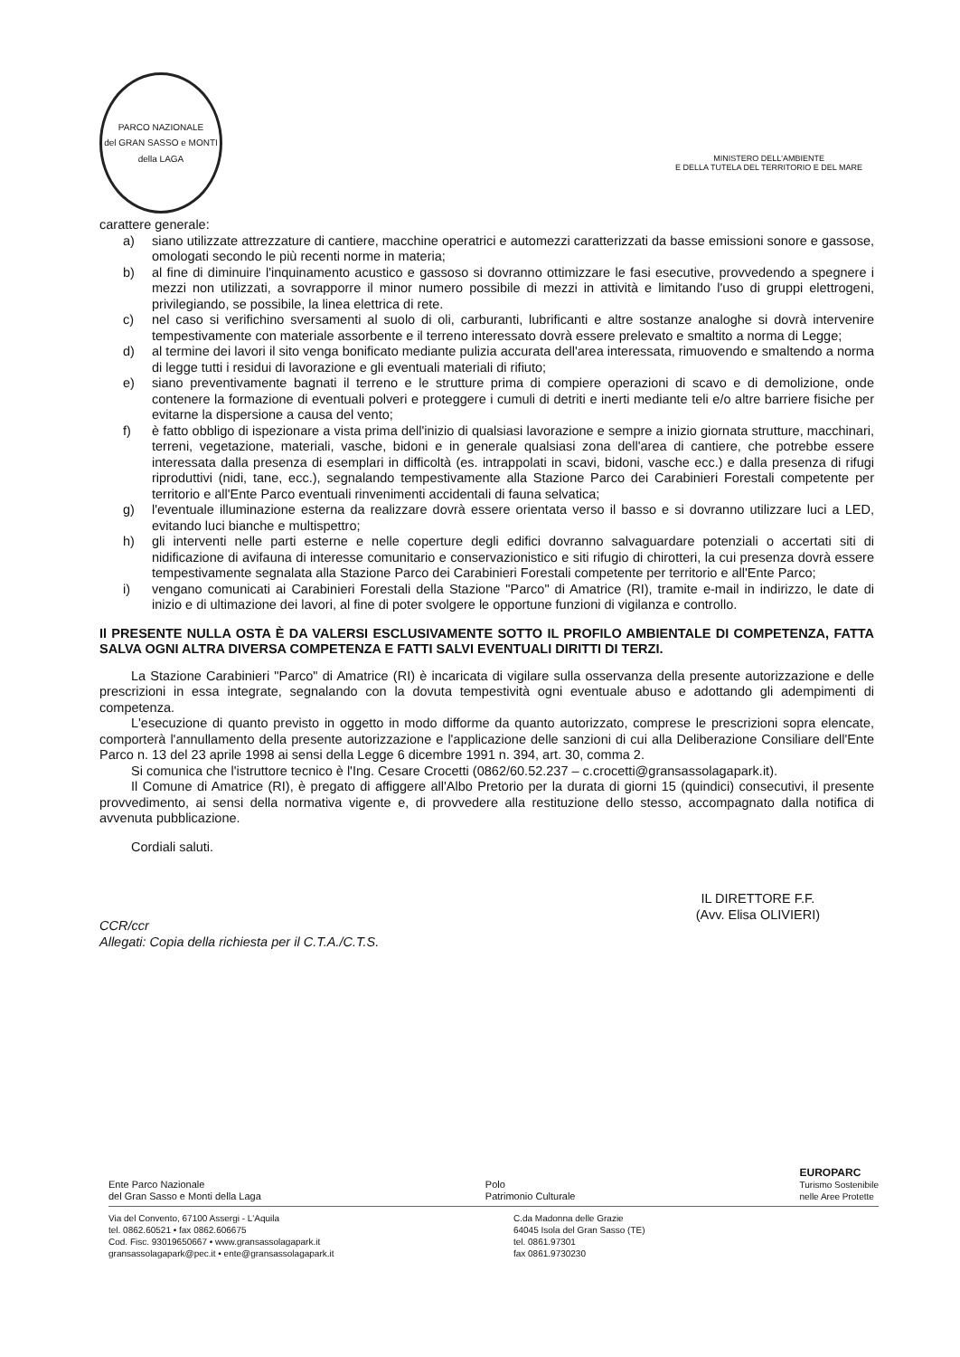PARCO NAZIONALE
del GRAN SASSO e MONTI della LAGA
MINISTERO DELL'AMBIENTE
E DELLA TUTELA DEL TERRITORIO E DEL MARE
carattere generale:
a) siano utilizzate attrezzature di cantiere, macchine operatrici e automezzi caratterizzati da basse emissioni sonore e gassose, omologati secondo le più recenti norme in materia;
b) al fine di diminuire l'inquinamento acustico e gassoso si dovranno ottimizzare le fasi esecutive, provvedendo a spegnere i mezzi non utilizzati, a sovrapporre il minor numero possibile di mezzi in attività e limitando l'uso di gruppi elettrogeni, privilegiando, se possibile, la linea elettrica di rete.
c) nel caso si verifichino sversamenti al suolo di oli, carburanti, lubrificanti e altre sostanze analoghe si dovrà intervenire tempestivamente con materiale assorbente e il terreno interessato dovrà essere prelevato e smaltito a norma di Legge;
d) al termine dei lavori il sito venga bonificato mediante pulizia accurata dell'area interessata, rimuovendo e smaltendo a norma di legge tutti i residui di lavorazione e gli eventuali materiali di rifiuto;
e) siano preventivamente bagnati il terreno e le strutture prima di compiere operazioni di scavo e di demolizione, onde contenere la formazione di eventuali polveri e proteggere i cumuli di detriti e inerti mediante teli e/o altre barriere fisiche per evitarne la dispersione a causa del vento;
f) è fatto obbligo di ispezionare a vista prima dell'inizio di qualsiasi lavorazione e sempre a inizio giornata strutture, macchinari, terreni, vegetazione, materiali, vasche, bidoni e in generale qualsiasi zona dell'area di cantiere, che potrebbe essere interessata dalla presenza di esemplari in difficoltà (es. intrappolati in scavi, bidoni, vasche ecc.) e dalla presenza di rifugi riproduttivi (nidi, tane, ecc.), segnalando tempestivamente alla Stazione Parco dei Carabinieri Forestali competente per territorio e all'Ente Parco eventuali rinvenimenti accidentali di fauna selvatica;
g) l'eventuale illuminazione esterna da realizzare dovrà essere orientata verso il basso e si dovranno utilizzare luci a LED, evitando luci bianche e multispettro;
h) gli interventi nelle parti esterne e nelle coperture degli edifici dovranno salvaguardare potenziali o accertati siti di nidificazione di avifauna di interesse comunitario e conservazionistico e siti rifugio di chirotteri, la cui presenza dovrà essere tempestivamente segnalata alla Stazione Parco dei Carabinieri Forestali competente per territorio e all'Ente Parco;
i) vengano comunicati ai Carabinieri Forestali della Stazione "Parco" di Amatrice (RI), tramite e-mail in indirizzo, le date di inizio e di ultimazione dei lavori, al fine di poter svolgere le opportune funzioni di vigilanza e controllo.
Il PRESENTE NULLA OSTA È DA VALERSI ESCLUSIVAMENTE SOTTO IL PROFILO AMBIENTALE DI COMPETENZA, FATTA SALVA OGNI ALTRA DIVERSA COMPETENZA E FATTI SALVI EVENTUALI DIRITTI DI TERZI.
La Stazione Carabinieri "Parco" di Amatrice (RI) è incaricata di vigilare sulla osservanza della presente autorizzazione e delle prescrizioni in essa integrate, segnalando con la dovuta tempestività ogni eventuale abuso e adottando gli adempimenti di competenza.
L'esecuzione di quanto previsto in oggetto in modo difforme da quanto autorizzato, comprese le prescrizioni sopra elencate, comporterà l'annullamento della presente autorizzazione e l'applicazione delle sanzioni di cui alla Deliberazione Consiliare dell'Ente Parco n. 13 del 23 aprile 1998 ai sensi della Legge 6 dicembre 1991 n. 394, art. 30, comma 2.
Si comunica che l'istruttore tecnico è l'Ing. Cesare Crocetti (0862/60.52.237 – c.crocetti@gransassolagapark.it).
Il Comune di Amatrice (RI), è pregato di affiggere all'Albo Pretorio per la durata di giorni 15 (quindici) consecutivi, il presente provvedimento, ai sensi della normativa vigente e, di provvedere alla restituzione dello stesso, accompagnato dalla notifica di avvenuta pubblicazione.
Cordiali saluti.
CCR/ccr
Allegati: Copia della richiesta per il C.T.A./C.T.S.
IL DIRETTORE F.F.
(Avv. Elisa OLIVIERI)
Ente Parco Nazionale
del Gran Sasso e Monti della Laga
Polo
Patrimonio Culturale
EUROPARC
Turismo Sostenibile
nelle Aree Protette
Via del Convento, 67100 Assergi - L'Aquila
tel. 0862.60521 • fax 0862.606675
Cod. Fisc. 93019650667 • www.gransassolagapark.it
gransassolagapark@pec.it • ente@gransassolagapark.it
C.da Madonna delle Grazie
64045 Isola del Gran Sasso (TE)
tel. 0861.97301
fax 0861.9730230